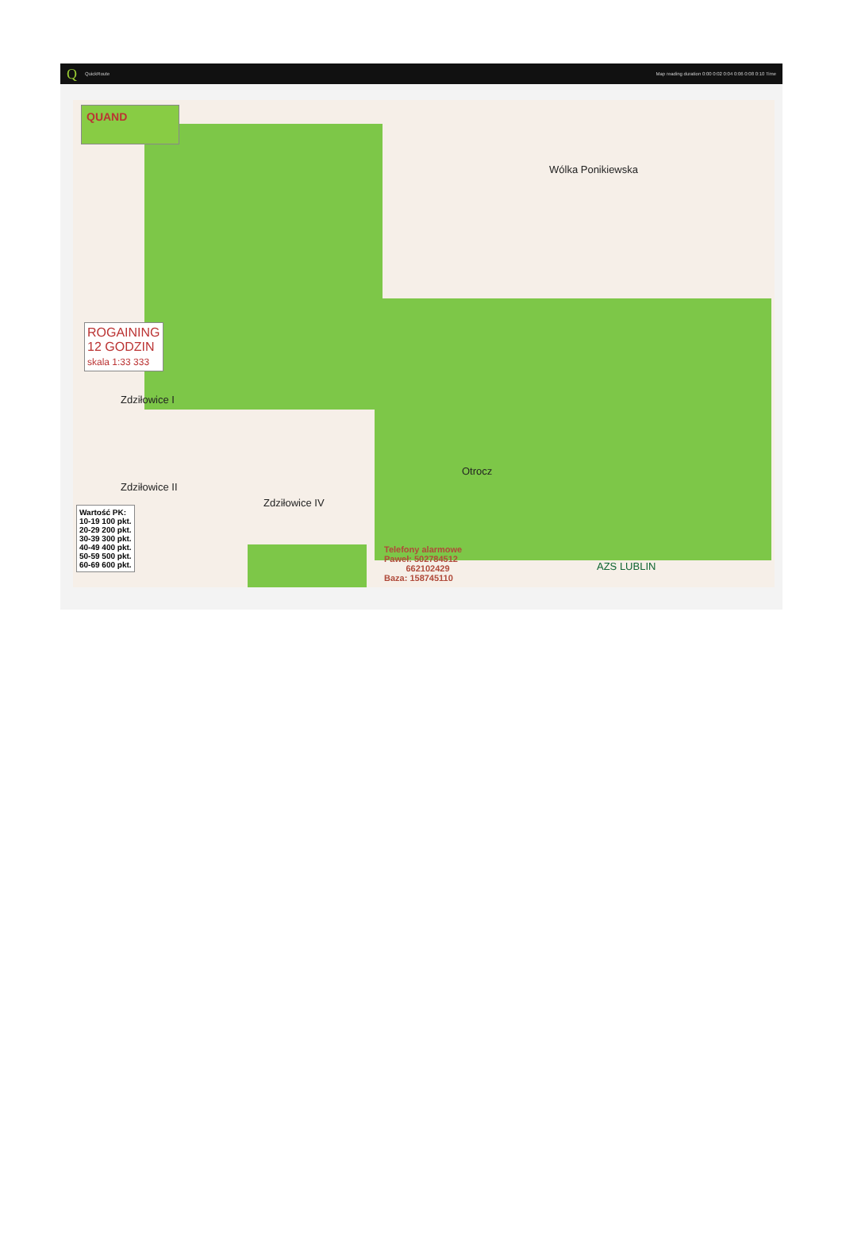Q QuickRoute Map reading duration 0:00 0:02 0:04 0:06 0:08 0:10 Time
QUAND
ROGAINING
12 GODZIN
skala 1:33 333
Wartość PK:
10-19 100 pkt.
20-29 200 pkt.
30-39 300 pkt.
40-49 400 pkt.
50-59 500 pkt.
60-69 600 pkt.
Telefony alarmowe
Paweł: 502784512
662102429
Baza: 158745110
AZS LUBLIN
Wólka Ponikiewska
Otrocz
Zdziłowice I
Zdziłowice II
Zdziłowice IV